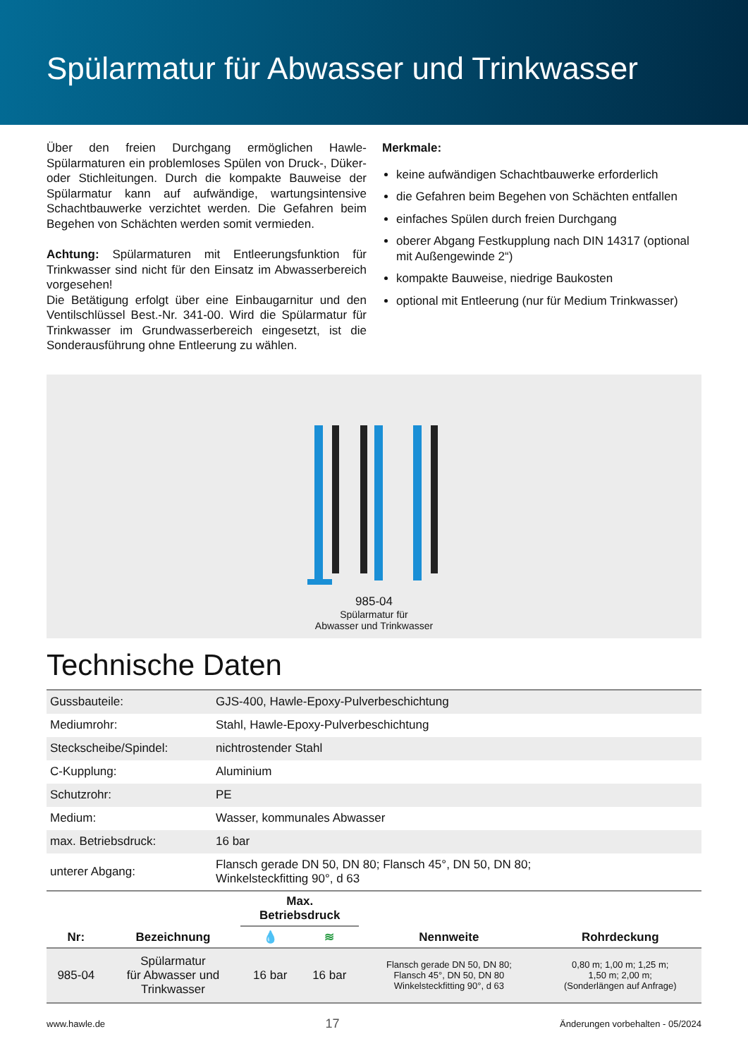Spülarmatur für Abwasser und Trinkwasser
Über den freien Durchgang ermöglichen Hawle-Spülarmaturen ein problemloses Spülen von Druck-, Düker- oder Stichleitungen. Durch die kompakte Bauweise der Spülarmatur kann auf aufwändige, wartungsintensive Schachtbauwerke verzichtet werden. Die Gefahren beim Begehen von Schächten werden somit vermieden.
Achtung: Spülarmaturen mit Entleerungsfunktion für Trinkwasser sind nicht für den Einsatz im Abwasserbereich vorgesehen!
Die Betätigung erfolgt über eine Einbaugarnitur und den Ventilschlüssel Best.-Nr. 341-00. Wird die Spülarmatur für Trinkwasser im Grundwasserbereich eingesetzt, ist die Sonderausführung ohne Entleerung zu wählen.
Merkmale:
keine aufwändigen Schachtbauwerke erforderlich
die Gefahren beim Begehen von Schächten entfallen
einfaches Spülen durch freien Durchgang
oberer Abgang Festkupplung nach DIN 14317 (optional mit Außengewinde 2“)
kompakte Bauweise, niedrige Baukosten
optional mit Entleerung (nur für Medium Trinkwasser)
985-04
Spülarmatur für
Abwasser und Trinkwasser
Technische Daten
| Gussbauteile: | GJS-400, Hawle-Epoxy-Pulverbeschichtung |
| Mediumrohr: | Stahl, Hawle-Epoxy-Pulverbeschichtung |
| Steckscheibe/Spindel: | nichtrostender Stahl |
| C-Kupplung: | Aluminium |
| Schutzrohr: | PE |
| Medium: | Wasser, kommunales Abwasser |
| max. Betriebsdruck: | 16 bar |
| unterer Abgang: | Flansch gerade DN 50, DN 80; Flansch 45°, DN 50, DN 80; Winkelsteckfitting 90°, d 63 |
| Nr: | Bezeichnung | Max. Betriebsdruck | | Nennweite | Rohrdeckung |
| --- | --- | --- | --- | --- | --- |
| | | 💧 | ≋ | | |
| 985-04 | Spülarmatur für Abwasser und Trinkwasser | 16 bar | 16 bar | Flansch gerade DN 50, DN 80; Flansch 45°, DN 50, DN 80 Winkelsteckfitting 90°, d 63 | 0,80 m; 1,00 m; 1,25 m; 1,50 m; 2,00 m; (Sonderlängen auf Anfrage) |
www.hawle.de 17 Änderungen vorbehalten - 05/2024